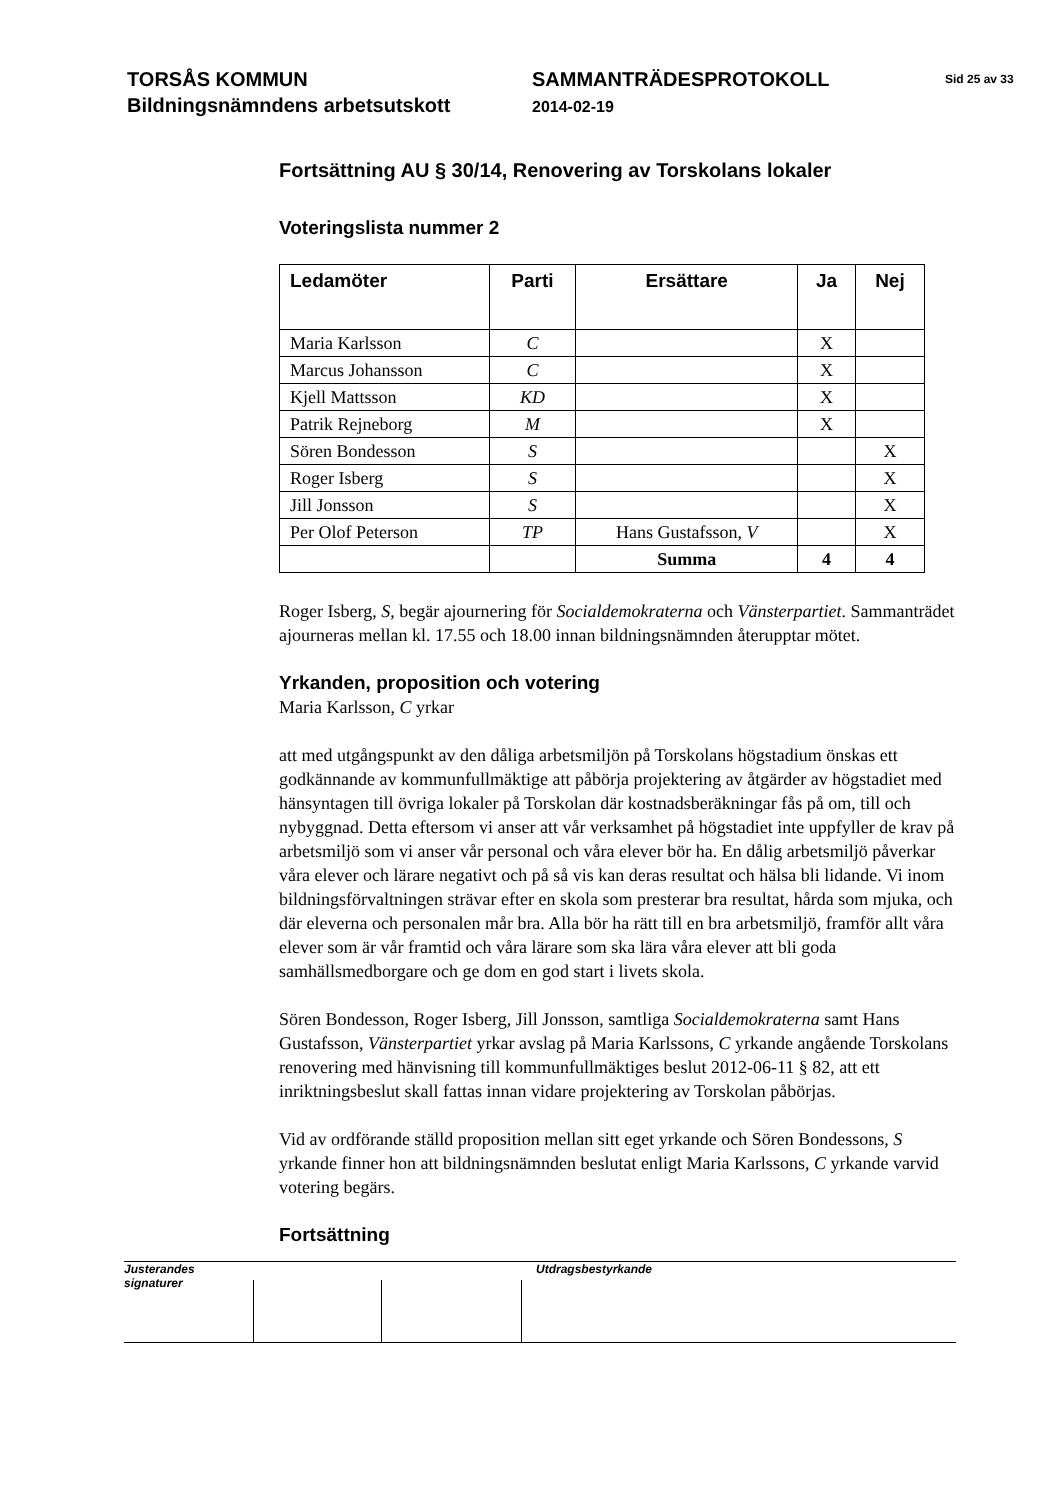TORSÅS KOMMUN
Bildningsnämndens arbetsutskott
SAMMANTRÄDESPROTOKOLL
2014-02-19
Sid 25 av 33
Fortsättning AU § 30/14, Renovering av Torskolans lokaler
Voteringslista nummer 2
| Ledamöter | Parti | Ersättare | Ja | Nej |
| --- | --- | --- | --- | --- |
| Maria Karlsson | C | | X | |
| Marcus Johansson | C | | X | |
| Kjell Mattsson | KD | | X | |
| Patrik Rejneborg | M | | X | |
| Sören Bondesson | S | | | X |
| Roger Isberg | S | | | X |
| Jill Jonsson | S | | | X |
| Per Olof Peterson | TP | Hans Gustafsson, V | | X |
| | | Summa | 4 | 4 |
Roger Isberg, S, begär ajournering för Socialdemokraterna och Vänsterpartiet. Sammanträdet ajourneras mellan kl. 17.55 och 18.00 innan bildningsnämnden återupptar mötet.
Yrkanden, proposition och votering
Maria Karlsson, C yrkar
att med utgångspunkt av den dåliga arbetsmiljön på Torskolans högstadium önskas ett godkännande av kommunfullmäktige att påbörja projektering av åtgärder av högstadiet med hänsyntagen till övriga lokaler på Torskolan där kostnadsberäkningar fås på om, till och nybyggnad. Detta eftersom vi anser att vår verksamhet på högstadiet inte uppfyller de krav på arbetsmiljö som vi anser vår personal och våra elever bör ha. En dålig arbetsmiljö påverkar våra elever och lärare negativt och på så vis kan deras resultat och hälsa bli lidande. Vi inom bildningsförvaltningen strävar efter en skola som presterar bra resultat, hårda som mjuka, och där eleverna och personalen mår bra. Alla bör ha rätt till en bra arbetsmiljö, framför allt våra elever som är vår framtid och våra lärare som ska lära våra elever att bli goda samhällsmedborgare och ge dom en god start i livets skola.
Sören Bondesson, Roger Isberg, Jill Jonsson, samtliga Socialdemokraterna samt Hans Gustafsson, Vänsterpartiet yrkar avslag på Maria Karlssons, C yrkande angående Torskolans renovering med hänvisning till kommunfullmäktiges beslut 2012-06-11 § 82, att ett inriktningsbeslut skall fattas innan vidare projektering av Torskolan påbörjas.
Vid av ordförande ställd proposition mellan sitt eget yrkande och Sören Bondessons, S yrkande finner hon att bildningsnämnden beslutat enligt Maria Karlssons, C yrkande varvid votering begärs.
Fortsättning
Justerandes signaturer
Utdragsbestyrkande